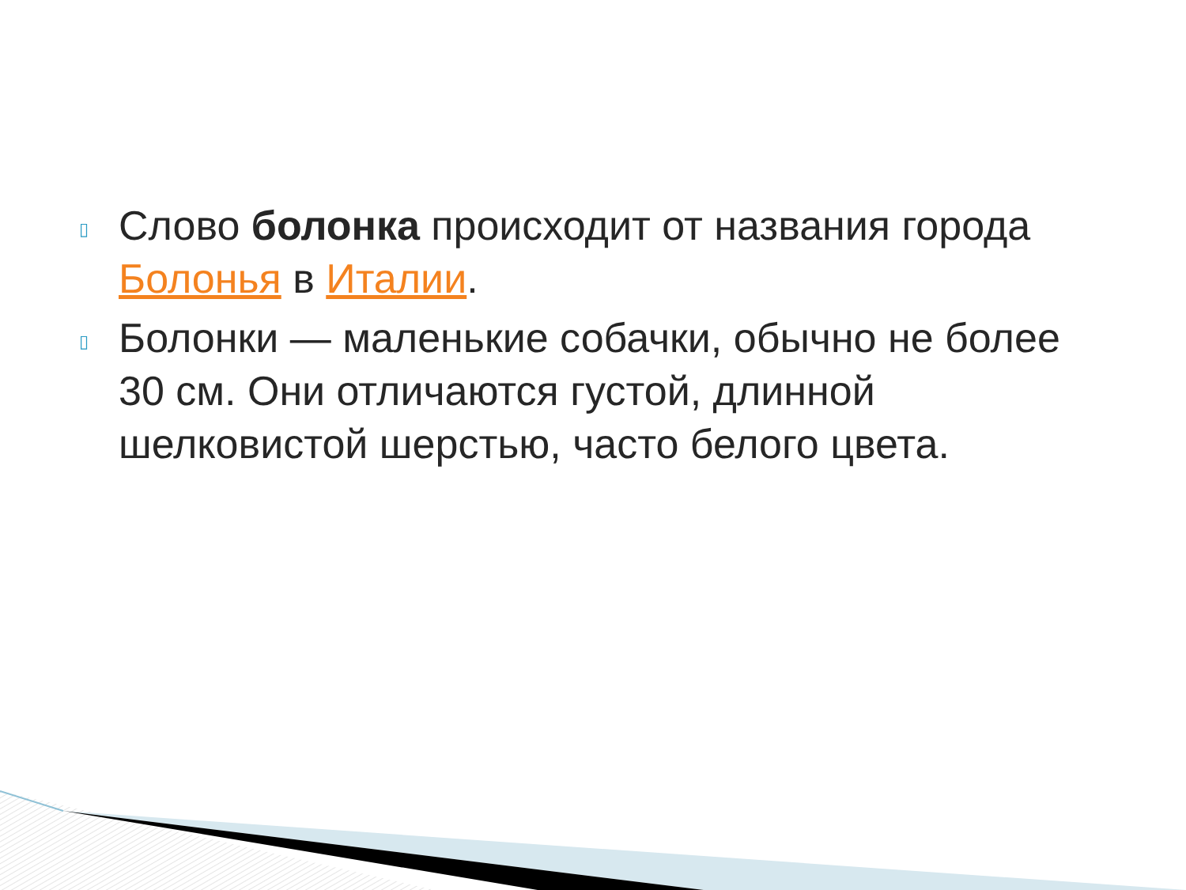▯ Слово болонка происходит от названия города Болонья в Италии.
▯ Болонки — маленькие собачки, обычно не более 30 см. Они отличаются густой, длинной шелковистой шерстью, часто белого цвета.